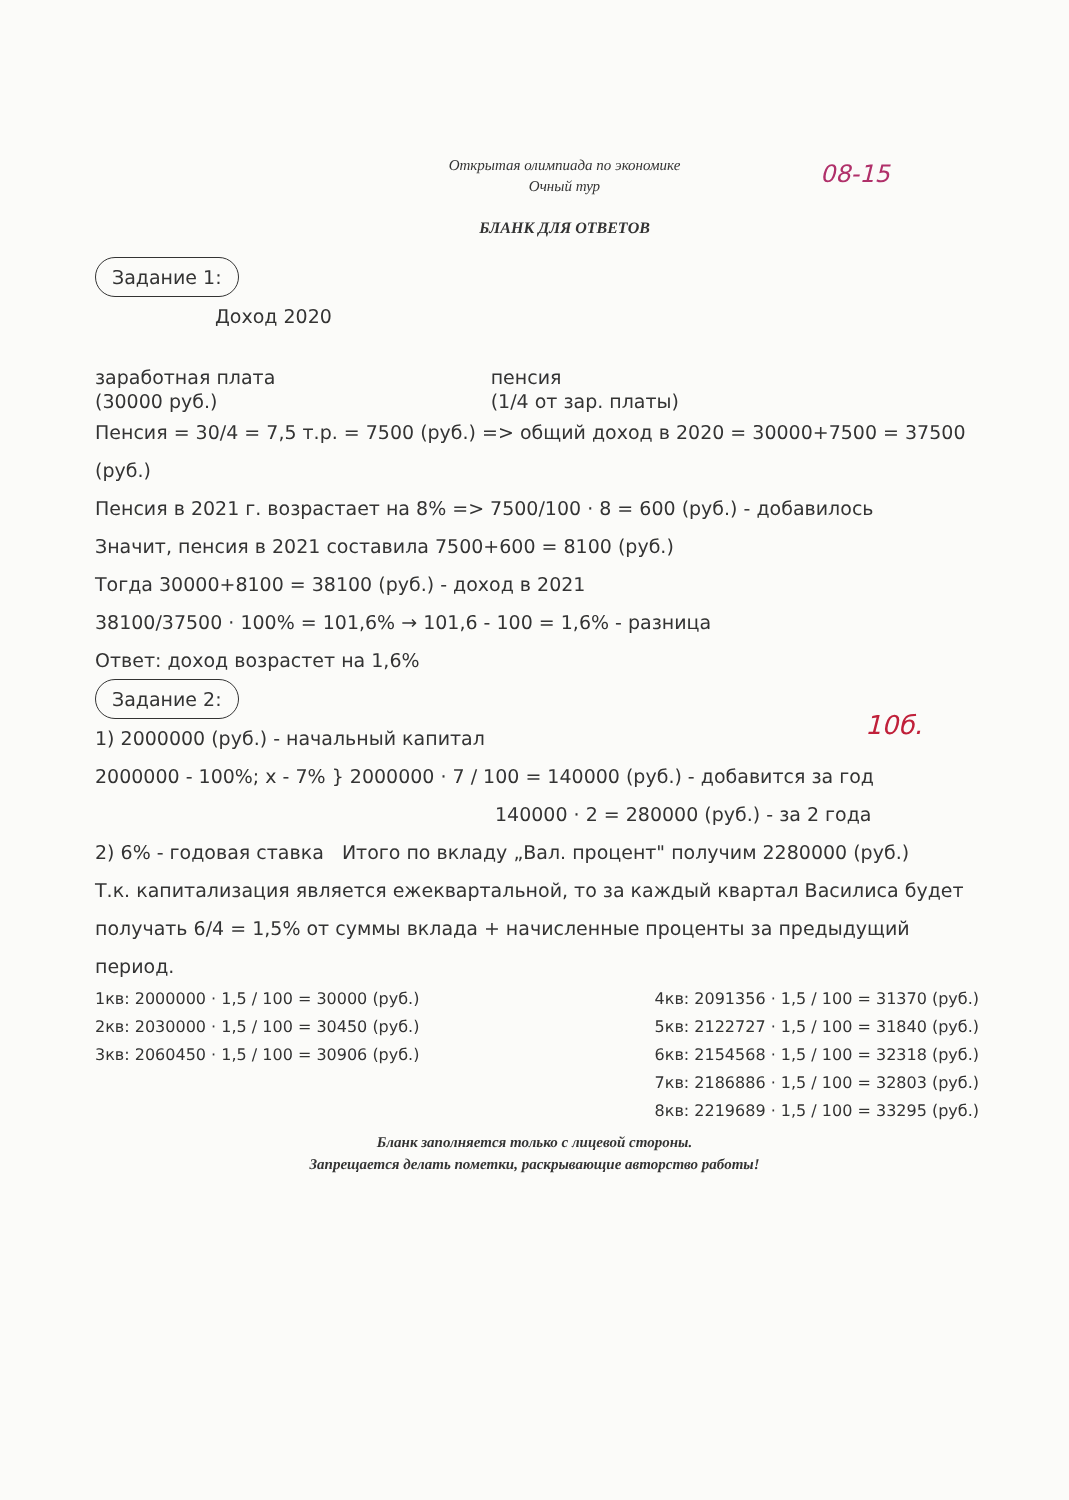08-15
10б.
Открытая олимпиада по экономике
Очный тур
БЛАНК ДЛЯ ОТВЕТОВ
Задание 1:
Доход 2020
заработная плата
(30000 руб.) пенсия
(1/4 от зар. платы)
Пенсия = 30/4 = 7,5 т.р. = 7500 (руб.) => общий доход в 2020 = 30000+7500 = 37500 (руб.)
Пенсия в 2021 г. возрастает на 8% => 7500/100 · 8 = 600 (руб.) - добавилось
Значит, пенсия в 2021 составила 7500+600 = 8100 (руб.)
Тогда 30000+8100 = 38100 (руб.) - доход в 2021
38100/37500 · 100% = 101,6% → 101,6 - 100 = 1,6% - разница
Ответ: доход возрастет на 1,6%
Задание 2:
1) 2000000 (руб.) - начальный капитал
2000000 - 100%; x - 7% } 2000000 · 7 / 100 = 140000 (руб.) - добавится за год
140000 · 2 = 280000 (руб.) - за 2 года
2) 6% - годовая ставка Итого по вкладу „Вал. процент" получим 2280000 (руб.)
Т.к. капитализация является ежеквартальной, то за каждый квартал Василиса будет получать 6/4 = 1,5% от суммы вклада + начисленные проценты за предыдущий период.
1кв: 2000000 · 1,5 / 100 = 30000 (руб.)
2кв: 2030000 · 1,5 / 100 = 30450 (руб.)
3кв: 2060450 · 1,5 / 100 = 30906 (руб.)
4кв: 2091356 · 1,5 / 100 = 31370 (руб.)
5кв: 2122727 · 1,5 / 100 = 31840 (руб.)
6кв: 2154568 · 1,5 / 100 = 32318 (руб.)
7кв: 2186886 · 1,5 / 100 = 32803 (руб.)
8кв: 2219689 · 1,5 / 100 = 33295 (руб.)
Бланк заполняется только с лицевой стороны.
Запрещается делать пометки, раскрывающие авторство работы!